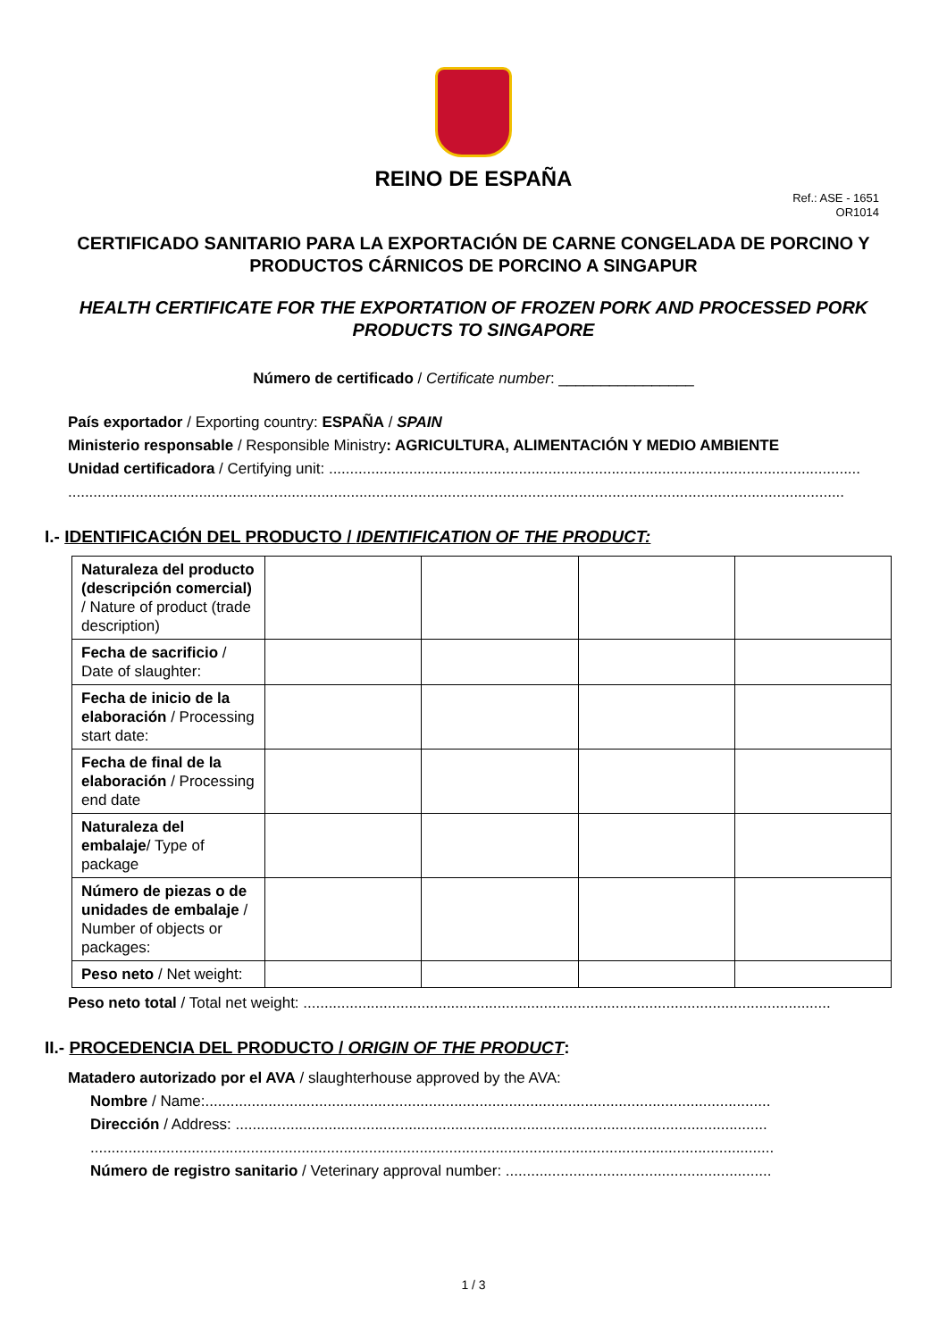REINO DE ESPAÑA
Ref.: ASE - 1651
OR1014
CERTIFICADO SANITARIO PARA LA EXPORTACIÓN DE CARNE CONGELADA DE PORCINO Y PRODUCTOS CÁRNICOS DE PORCINO A SINGAPUR
HEALTH CERTIFICATE FOR THE EXPORTATION OF FROZEN PORK AND PROCESSED PORK PRODUCTS TO SINGAPORE
Número de certificado / Certificate number: ________________
País exportador / Exporting country: ESPAÑA / SPAIN
Ministerio responsable / Responsible Ministry: AGRICULTURA, ALIMENTACIÓN Y MEDIO AMBIENTE
Unidad certificadora / Certifying unit: ..............................................................................................................................
........................................................................................................................................................................................
I.- IDENTIFICACIÓN DEL PRODUCTO / IDENTIFICATION OF THE PRODUCT:
| Naturaleza del producto (descripción comercial) / Nature of product (trade description) | | | | |
| Fecha de sacrificio / Date of slaughter: | | | | |
| Fecha de inicio de la elaboración / Processing start date: | | | | |
| Fecha de final de la elaboración / Processing end date | | | | |
| Naturaleza del embalaje / Type of package | | | | |
| Número de piezas o de unidades de embalaje / Number of objects or packages: | | | | |
| Peso neto / Net weight: | | | | |
Peso neto total / Total net weight: .............................................................................................................................
II.- PROCEDENCIA DEL PRODUCTO / ORIGIN OF THE PRODUCT:
Matadero autorizado por el AVA / slaughterhouse approved by the AVA:
Nombre / Name:......................................................................................................................................
Dirección / Address: ..............................................................................................................................
..................................................................................................................................................................
Número de registro sanitario / Veterinary approval number: ...............................................................
1 / 3